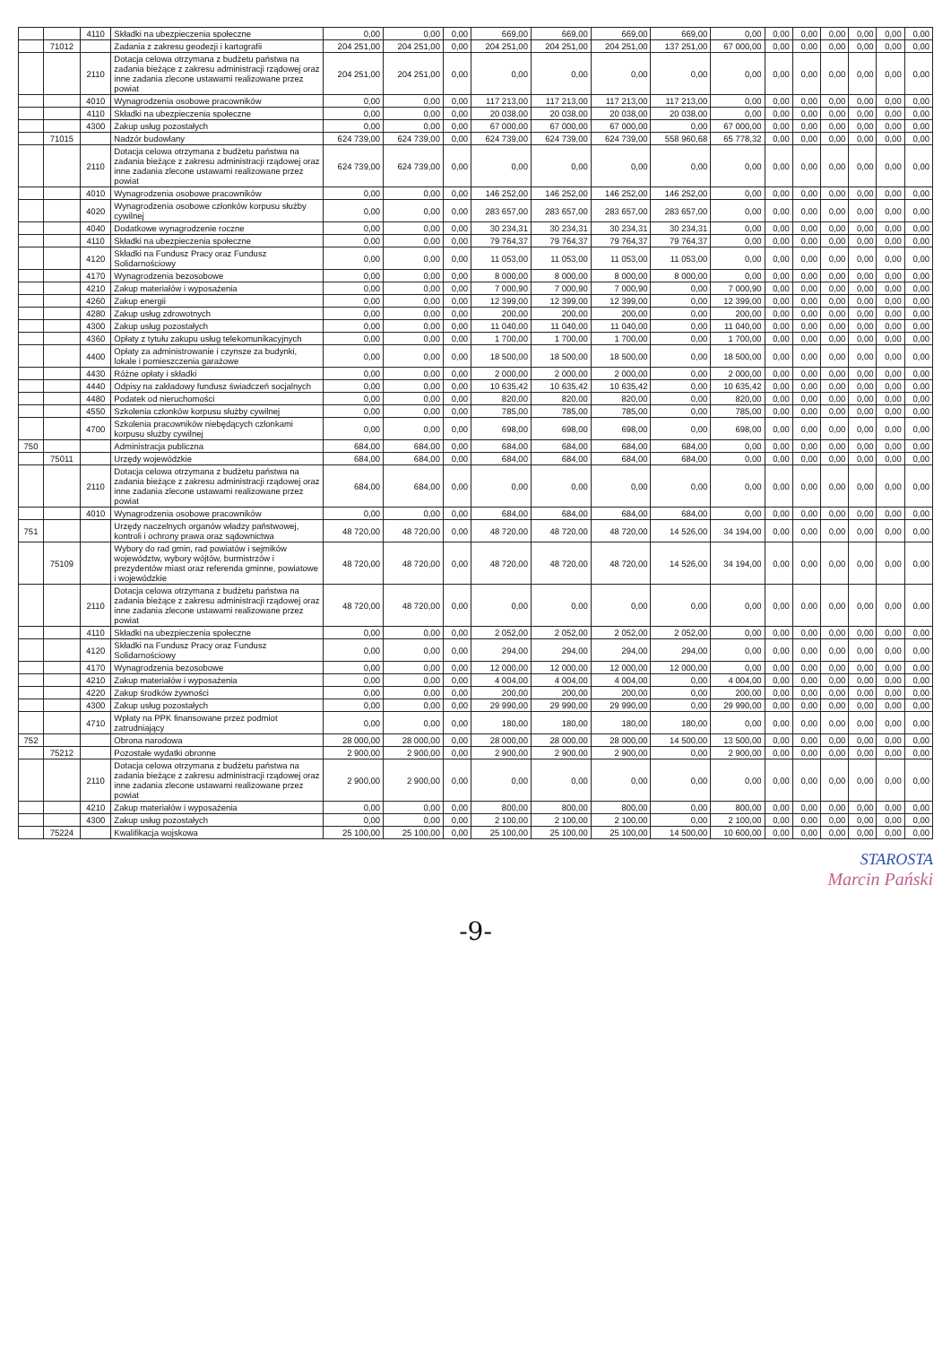| | | 4110 | Składki na ubezpieczenia społeczne | 0,00 | 0,00 | 0,00 | 669,00 | 669,00 | 669,00 | 669,00 | 0,00 | 0,00 | 0,00 | 0,00 | 0,00 | 0,00 | 0,00 |
| | 71012 | | Zadania z zakresu geodezji i kartografii | 204 251,00 | 204 251,00 | 0,00 | 204 251,00 | 204 251,00 | 204 251,00 | 137 251,00 | 67 000,00 | 0,00 | 0,00 | 0,00 | 0,00 | 0,00 | 0,00 |
| | | 2110 | Dotacja celowa otrzymana z budżetu państwa na zadania bieżące z zakresu administracji rządowej oraz inne zadania zlecone ustawami realizowane przez powiat | 204 251,00 | 204 251,00 | 0,00 | 0,00 | 0,00 | 0,00 | 0,00 | 0,00 | 0,00 | 0,00 | 0,00 | 0,00 | 0,00 | 0,00 |
| | | 4010 | Wynagrodzenia osobowe pracowników | 0,00 | 0,00 | 0,00 | 117 213,00 | 117 213,00 | 117 213,00 | 117 213,00 | 0,00 | 0,00 | 0,00 | 0,00 | 0,00 | 0,00 | 0,00 |
| | | 4110 | Składki na ubezpieczenia społeczne | 0,00 | 0,00 | 0,00 | 20 038,00 | 20 038,00 | 20 038,00 | 20 038,00 | 0,00 | 0,00 | 0,00 | 0,00 | 0,00 | 0,00 | 0,00 |
| | | 4300 | Zakup usług pozostałych | 0,00 | 0,00 | 0,00 | 67 000,00 | 67 000,00 | 67 000,00 | 0,00 | 67 000,00 | 0,00 | 0,00 | 0,00 | 0,00 | 0,00 | 0,00 |
| | 71015 | | Nadzór budowlany | 624 739,00 | 624 739,00 | 0,00 | 624 739,00 | 624 739,00 | 624 739,00 | 558 960,68 | 65 778,32 | 0,00 | 0,00 | 0,00 | 0,00 | 0,00 | 0,00 |
| | | 2110 | Dotacja celowa otrzymana z budżetu państwa na zadania bieżące z zakresu administracji rządowej oraz inne zadania zlecone ustawami realizowane przez powiat | 624 739,00 | 624 739,00 | 0,00 | 0,00 | 0,00 | 0,00 | 0,00 | 0,00 | 0,00 | 0,00 | 0,00 | 0,00 | 0,00 | 0,00 |
| | | 4010 | Wynagrodzenia osobowe pracowników | 0,00 | 0,00 | 0,00 | 146 252,00 | 146 252,00 | 146 252,00 | 146 252,00 | 0,00 | 0,00 | 0,00 | 0,00 | 0,00 | 0,00 | 0,00 |
| | | 4020 | Wynagrodzenia osobowe członków korpusu służby cywilnej | 0,00 | 0,00 | 0,00 | 283 657,00 | 283 657,00 | 283 657,00 | 283 657,00 | 0,00 | 0,00 | 0,00 | 0,00 | 0,00 | 0,00 | 0,00 |
| | | 4040 | Dodatkowe wynagrodzenie roczne | 0,00 | 0,00 | 0,00 | 30 234,31 | 30 234,31 | 30 234,31 | 30 234,31 | 0,00 | 0,00 | 0,00 | 0,00 | 0,00 | 0,00 | 0,00 |
| | | 4110 | Składki na ubezpieczenia społeczne | 0,00 | 0,00 | 0,00 | 79 764,37 | 79 764,37 | 79 764,37 | 79 764,37 | 0,00 | 0,00 | 0,00 | 0,00 | 0,00 | 0,00 | 0,00 |
| | | 4120 | Składki na Fundusz Pracy oraz Fundusz Solidarnościowy | 0,00 | 0,00 | 0,00 | 11 053,00 | 11 053,00 | 11 053,00 | 11 053,00 | 0,00 | 0,00 | 0,00 | 0,00 | 0,00 | 0,00 | 0,00 |
| | | 4170 | Wynagrodzenia bezosobowe | 0,00 | 0,00 | 0,00 | 8 000,00 | 8 000,00 | 8 000,00 | 8 000,00 | 0,00 | 0,00 | 0,00 | 0,00 | 0,00 | 0,00 | 0,00 |
| | | 4210 | Zakup materiałów i wyposażenia | 0,00 | 0,00 | 0,00 | 7 000,90 | 7 000,90 | 7 000,90 | 0,00 | 7 000,90 | 0,00 | 0,00 | 0,00 | 0,00 | 0,00 | 0,00 |
| | | 4260 | Zakup energii | 0,00 | 0,00 | 0,00 | 12 399,00 | 12 399,00 | 12 399,00 | 0,00 | 12 399,00 | 0,00 | 0,00 | 0,00 | 0,00 | 0,00 | 0,00 |
| | | 4280 | Zakup usług zdrowotnych | 0,00 | 0,00 | 0,00 | 200,00 | 200,00 | 200,00 | 0,00 | 200,00 | 0,00 | 0,00 | 0,00 | 0,00 | 0,00 | 0,00 |
| | | 4300 | Zakup usług pozostałych | 0,00 | 0,00 | 0,00 | 11 040,00 | 11 040,00 | 11 040,00 | 0,00 | 11 040,00 | 0,00 | 0,00 | 0,00 | 0,00 | 0,00 | 0,00 |
| | | 4360 | Opłaty z tytułu zakupu usług telekomunikacyjnych | 0,00 | 0,00 | 0,00 | 1 700,00 | 1 700,00 | 1 700,00 | 0,00 | 1 700,00 | 0,00 | 0,00 | 0,00 | 0,00 | 0,00 | 0,00 |
| | | 4400 | Opłaty za administrowanie i czynsze za budynki, lokale i pomieszczenia garażowe | 0,00 | 0,00 | 0,00 | 18 500,00 | 18 500,00 | 18 500,00 | 0,00 | 18 500,00 | 0,00 | 0,00 | 0,00 | 0,00 | 0,00 | 0,00 |
| | | 4430 | Różne opłaty i składki | 0,00 | 0,00 | 0,00 | 2 000,00 | 2 000,00 | 2 000,00 | 0,00 | 2 000,00 | 0,00 | 0,00 | 0,00 | 0,00 | 0,00 | 0,00 |
| | | 4440 | Odpisy na zakładowy fundusz świadczeń socjalnych | 0,00 | 0,00 | 0,00 | 10 635,42 | 10 635,42 | 10 635,42 | 0,00 | 10 635,42 | 0,00 | 0,00 | 0,00 | 0,00 | 0,00 | 0,00 |
| | | 4480 | Podatek od nieruchomości | 0,00 | 0,00 | 0,00 | 820,00 | 820,00 | 820,00 | 0,00 | 820,00 | 0,00 | 0,00 | 0,00 | 0,00 | 0,00 | 0,00 |
| | | 4550 | Szkolenia członków korpusu służby cywilnej | 0,00 | 0,00 | 0,00 | 785,00 | 785,00 | 785,00 | 0,00 | 785,00 | 0,00 | 0,00 | 0,00 | 0,00 | 0,00 | 0,00 |
| | | 4700 | Szkolenia pracowników niebędących członkami korpusu służby cywilnej | 0,00 | 0,00 | 0,00 | 698,00 | 698,00 | 698,00 | 0,00 | 698,00 | 0,00 | 0,00 | 0,00 | 0,00 | 0,00 | 0,00 |
| 750 | | | Administracja publiczna | 684,00 | 684,00 | 0,00 | 684,00 | 684,00 | 684,00 | 684,00 | 0,00 | 0,00 | 0,00 | 0,00 | 0,00 | 0,00 | 0,00 |
| | 75011 | | Urzędy wojewódzkie | 684,00 | 684,00 | 0,00 | 684,00 | 684,00 | 684,00 | 684,00 | 0,00 | 0,00 | 0,00 | 0,00 | 0,00 | 0,00 | 0,00 |
| | | 2110 | Dotacja celowa otrzymana z budżetu państwa na zadania bieżące z zakresu administracji rządowej oraz inne zadania zlecone ustawami realizowane przez powiat | 684,00 | 684,00 | 0,00 | 0,00 | 0,00 | 0,00 | 0,00 | 0,00 | 0,00 | 0,00 | 0,00 | 0,00 | 0,00 | 0,00 |
| | | 4010 | Wynagrodzenia osobowe pracowników | 0,00 | 0,00 | 0,00 | 684,00 | 684,00 | 684,00 | 684,00 | 0,00 | 0,00 | 0,00 | 0,00 | 0,00 | 0,00 | 0,00 |
| 751 | | | Urzędy naczelnych organów władzy państwowej, kontroli i ochrony prawa oraz sądownictwa | 48 720,00 | 48 720,00 | 0,00 | 48 720,00 | 48 720,00 | 48 720,00 | 14 526,00 | 34 194,00 | 0,00 | 0,00 | 0,00 | 0,00 | 0,00 | 0,00 |
| | 75109 | | Wybory do rad gmin, rad powiatów i sejmików województw, wybory wójtów, burmistrzów i prezydentów miast oraz referenda gminne, powiatowe i wojewódzkie | 48 720,00 | 48 720,00 | 0,00 | 48 720,00 | 48 720,00 | 48 720,00 | 14 526,00 | 34 194,00 | 0,00 | 0,00 | 0,00 | 0,00 | 0,00 | 0,00 |
| | | 2110 | Dotacja celowa otrzymana z budżetu państwa na zadania bieżące z zakresu administracji rządowej oraz inne zadania zlecone ustawami realizowane przez powiat | 48 720,00 | 48 720,00 | 0,00 | 0,00 | 0,00 | 0,00 | 0,00 | 0,00 | 0,00 | 0,00 | 0,00 | 0,00 | 0,00 | 0,00 |
| | | 4110 | Składki na ubezpieczenia społeczne | 0,00 | 0,00 | 0,00 | 2 052,00 | 2 052,00 | 2 052,00 | 2 052,00 | 0,00 | 0,00 | 0,00 | 0,00 | 0,00 | 0,00 | 0,00 |
| | | 4120 | Składki na Fundusz Pracy oraz Fundusz Solidarnościowy | 0,00 | 0,00 | 0,00 | 294,00 | 294,00 | 294,00 | 294,00 | 0,00 | 0,00 | 0,00 | 0,00 | 0,00 | 0,00 | 0,00 |
| | | 4170 | Wynagrodzenia bezosobowe | 0,00 | 0,00 | 0,00 | 12 000,00 | 12 000,00 | 12 000,00 | 12 000,00 | 0,00 | 0,00 | 0,00 | 0,00 | 0,00 | 0,00 | 0,00 |
| | | 4210 | Zakup materiałów i wyposażenia | 0,00 | 0,00 | 0,00 | 4 004,00 | 4 004,00 | 4 004,00 | 0,00 | 4 004,00 | 0,00 | 0,00 | 0,00 | 0,00 | 0,00 | 0,00 |
| | | 4220 | Zakup środków żywności | 0,00 | 0,00 | 0,00 | 200,00 | 200,00 | 200,00 | 0,00 | 200,00 | 0,00 | 0,00 | 0,00 | 0,00 | 0,00 | 0,00 |
| | | 4300 | Zakup usług pozostałych | 0,00 | 0,00 | 0,00 | 29 990,00 | 29 990,00 | 29 990,00 | 0,00 | 29 990,00 | 0,00 | 0,00 | 0,00 | 0,00 | 0,00 | 0,00 |
| | | 4710 | Wpłaty na PPK finansowane przez podmiot zatrudniający | 0,00 | 0,00 | 0,00 | 180,00 | 180,00 | 180,00 | 180,00 | 0,00 | 0,00 | 0,00 | 0,00 | 0,00 | 0,00 | 0,00 |
| 752 | | | Obrona narodowa | 28 000,00 | 28 000,00 | 0,00 | 28 000,00 | 28 000,00 | 28 000,00 | 14 500,00 | 13 500,00 | 0,00 | 0,00 | 0,00 | 0,00 | 0,00 | 0,00 |
| | 75212 | | Pozostałe wydatki obronne | 2 900,00 | 2 900,00 | 0,00 | 2 900,00 | 2 900,00 | 2 900,00 | 0,00 | 2 900,00 | 0,00 | 0,00 | 0,00 | 0,00 | 0,00 | 0,00 |
| | | 2110 | Dotacja celowa otrzymana z budżetu państwa na zadania bieżące z zakresu administracji rządowej oraz inne zadania zlecone ustawami realizowane przez powiat | 2 900,00 | 2 900,00 | 0,00 | 0,00 | 0,00 | 0,00 | 0,00 | 0,00 | 0,00 | 0,00 | 0,00 | 0,00 | 0,00 | 0,00 |
| | | 4210 | Zakup materiałów i wyposażenia | 0,00 | 0,00 | 0,00 | 800,00 | 800,00 | 800,00 | 0,00 | 800,00 | 0,00 | 0,00 | 0,00 | 0,00 | 0,00 | 0,00 |
| | | 4300 | Zakup usług pozostałych | 0,00 | 0,00 | 0,00 | 2 100,00 | 2 100,00 | 2 100,00 | 0,00 | 2 100,00 | 0,00 | 0,00 | 0,00 | 0,00 | 0,00 | 0,00 |
| | 75224 | | Kwalifikacja wojskowa | 25 100,00 | 25 100,00 | 0,00 | 25 100,00 | 25 100,00 | 25 100,00 | 14 500,00 | 10 600,00 | 0,00 | 0,00 | 0,00 | 0,00 | 0,00 | 0,00 |
STAROSTA
Marcin Pański
-9-